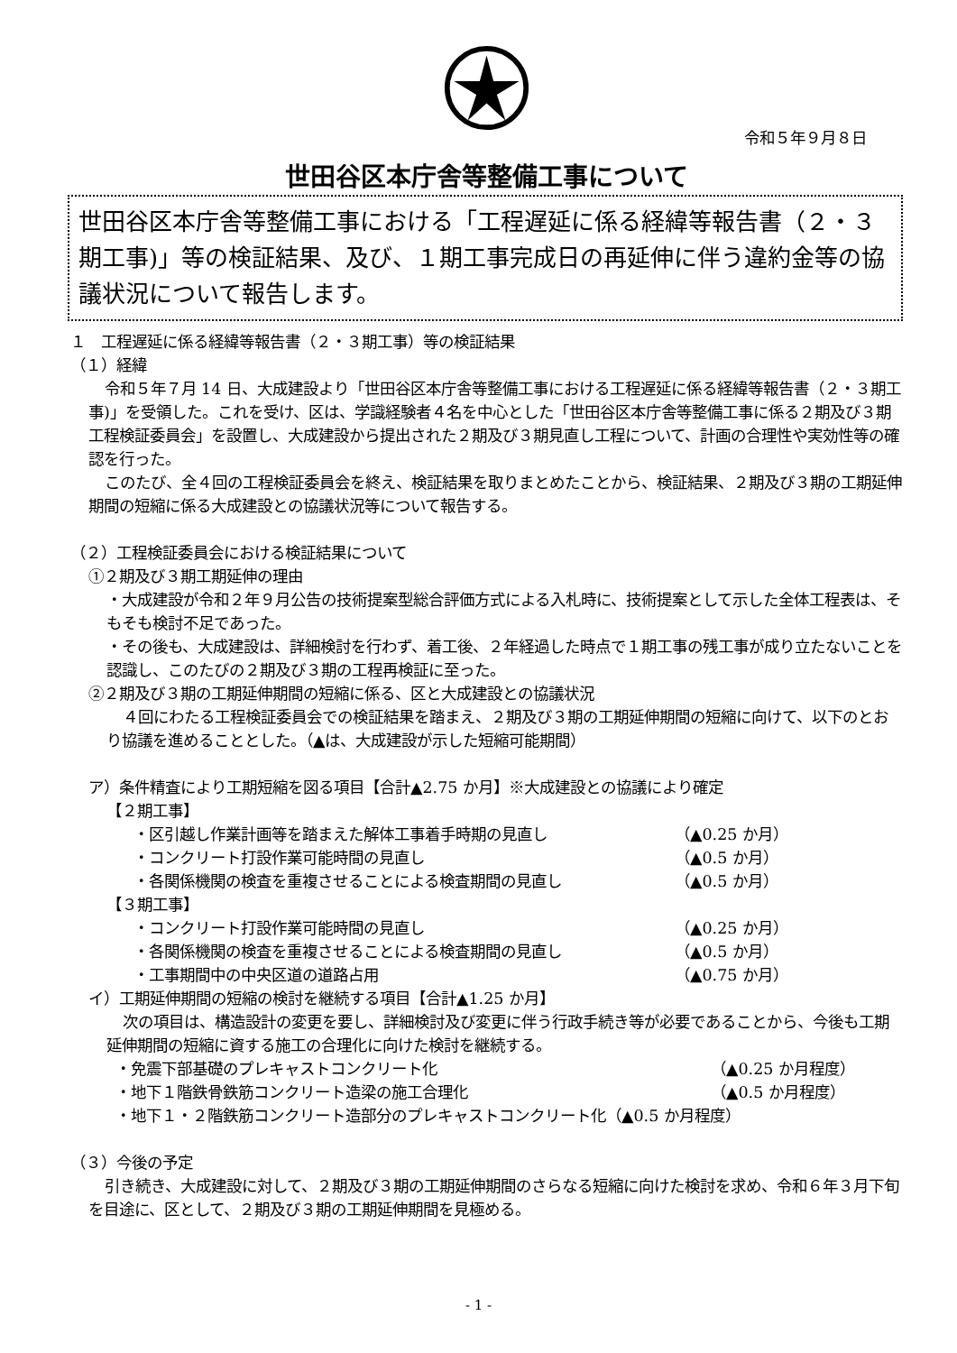令和５年９月８日
世田谷区本庁舎等整備工事について
世田谷区本庁舎等整備工事における「工程遅延に係る経緯等報告書（２・３期工事)」等の検証結果、及び、１期工事完成日の再延伸に伴う違約金等の協議状況について報告します。
１　工程遅延に係る経緯等報告書（２・３期工事）等の検証結果
（１）経緯
令和５年７月 14 日、大成建設より「世田谷区本庁舎等整備工事における工程遅延に係る経緯等報告書（２・３期工事)」を受領した。これを受け、区は、学識経験者４名を中心とした「世田谷区本庁舎等整備工事に係る２期及び３期工程検証委員会」を設置し、大成建設から提出された２期及び３期見直し工程について、計画の合理性や実効性等の確認を行った。
このたび、全４回の工程検証委員会を終え、検証結果を取りまとめたことから、検証結果、２期及び３期の工期延伸期間の短縮に係る大成建設との協議状況等について報告する。
（２）工程検証委員会における検証結果について
①２期及び３期工期延伸の理由
・大成建設が令和２年９月公告の技術提案型総合評価方式による入札時に、技術提案として示した全体工程表は、そもそも検討不足であった。
・その後も、大成建設は、詳細検討を行わず、着工後、２年経過した時点で１期工事の残工事が成り立たないことを認識し、このたびの２期及び３期の工程再検証に至った。
②２期及び３期の工期延伸期間の短縮に係る、区と大成建設との協議状況
４回にわたる工程検証委員会での検証結果を踏まえ、２期及び３期の工期延伸期間の短縮に向けて、以下のとおり協議を進めることとした。（▲は、大成建設が示した短縮可能期間）
ア）条件精査により工期短縮を図る項目【合計▲2.75 か月】※大成建設との協議により確定
【２期工事】
・区引越し作業計画等を踏まえた解体工事着手時期の見直し （▲0.25 か月）
・コンクリート打設作業可能時間の見直し （▲0.5 か月）
・各関係機関の検査を重複させることによる検査期間の見直し （▲0.5 か月）
【３期工事】
・コンクリート打設作業可能時間の見直し （▲0.25 か月）
・各関係機関の検査を重複させることによる検査期間の見直し （▲0.5 か月）
・工事期間中の中央区道の道路占用 （▲0.75 か月）
イ）工期延伸期間の短縮の検討を継続する項目【合計▲1.25 か月】
次の項目は、構造設計の変更を要し、詳細検討及び変更に伴う行政手続き等が必要であることから、今後も工期延伸期間の短縮に資する施工の合理化に向けた検討を継続する。
・免震下部基礎のプレキャストコンクリート化 （▲0.25 か月程度）
・地下１階鉄骨鉄筋コンクリート造梁の施工合理化 （▲0.5 か月程度）
・地下１・２階鉄筋コンクリート造部分のプレキャストコンクリート化 （▲0.5 か月程度）
（３）今後の予定
引き続き、大成建設に対して、２期及び３期の工期延伸期間のさらなる短縮に向けた検討を求め、令和６年３月下旬を目途に、区として、２期及び３期の工期延伸期間を見極める。
- 1 -